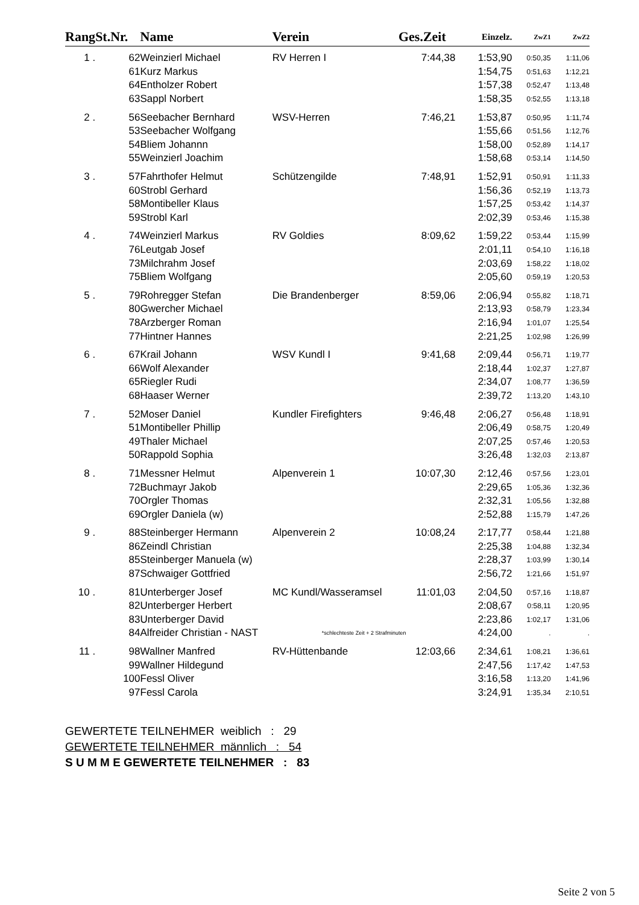| Rang | St.Nr. | Name | Verein | Ges.Zeit | Einzelz. | ZwZ1 | ZwZ2 |
| --- | --- | --- | --- | --- | --- | --- | --- |
| 1 . | 62 | Weinzierl Michael | RV Herren I | 7:44,38 | 1:53,90 | 0:50,35 | 1:11,06 |
| | 61 | Kurz Markus | | | 1:54,75 | 0:51,63 | 1:12,21 |
| | 64 | Entholzer Robert | | | 1:57,38 | 0:52,47 | 1:13,48 |
| | 63 | Sappl Norbert | | | 1:58,35 | 0:52,55 | 1:13,18 |
| 2 . | 56 | Seebacher Bernhard | WSV-Herren | 7:46,21 | 1:53,87 | 0:50,95 | 1:11,74 |
| | 53 | Seebacher Wolfgang | | | 1:55,66 | 0:51,56 | 1:12,76 |
| | 54 | Bliem Johannn | | | 1:58,00 | 0:52,89 | 1:14,17 |
| | 55 | Weinzierl Joachim | | | 1:58,68 | 0:53,14 | 1:14,50 |
| 3 . | 57 | Fahrthofer Helmut | Schützengilde | 7:48,91 | 1:52,91 | 0:50,91 | 1:11,33 |
| | 60 | Strobl Gerhard | | | 1:56,36 | 0:52,19 | 1:13,73 |
| | 58 | Montibeller Klaus | | | 1:57,25 | 0:53,42 | 1:14,37 |
| | 59 | Strobl Karl | | | 2:02,39 | 0:53,46 | 1:15,38 |
| 4 . | 74 | Weinzierl Markus | RV Goldies | 8:09,62 | 1:59,22 | 0:53,44 | 1:15,99 |
| | 76 | Leutgab Josef | | | 2:01,11 | 0:54,10 | 1:16,18 |
| | 73 | Milchrahm Josef | | | 2:03,69 | 1:58,22 | 1:18,02 |
| | 75 | Bliem Wolfgang | | | 2:05,60 | 0:59,19 | 1:20,53 |
| 5 . | 79 | Rohregger Stefan | Die Brandenberger | 8:59,06 | 2:06,94 | 0:55,82 | 1:18,71 |
| | 80 | Gwercher Michael | | | 2:13,93 | 0:58,79 | 1:23,34 |
| | 78 | Arzberger Roman | | | 2:16,94 | 1:01,07 | 1:25,54 |
| | 77 | Hintner Hannes | | | 2:21,25 | 1:02,98 | 1:26,99 |
| 6 . | 67 | Krail Johann | WSV Kundl I | 9:41,68 | 2:09,44 | 0:56,71 | 1:19,77 |
| | 66 | Wolf Alexander | | | 2:18,44 | 1:02,37 | 1:27,87 |
| | 65 | Riegler Rudi | | | 2:34,07 | 1:08,77 | 1:36,59 |
| | 68 | Haaser Werner | | | 2:39,72 | 1:13,20 | 1:43,10 |
| 7 . | 52 | Moser Daniel | Kundler Firefighters | 9:46,48 | 2:06,27 | 0:56,48 | 1:18,91 |
| | 51 | Montibeller Phillip | | | 2:06,49 | 0:58,75 | 1:20,49 |
| | 49 | Thaler Michael | | | 2:07,25 | 0:57,46 | 1:20,53 |
| | 50 | Rappold Sophia | | | 3:26,48 | 1:32,03 | 2:13,87 |
| 8 . | 71 | Messner Helmut | Alpenverein 1 | 10:07,30 | 2:12,46 | 0:57,56 | 1:23,01 |
| | 72 | Buchmayr Jakob | | | 2:29,65 | 1:05,36 | 1:32,36 |
| | 70 | Orgler Thomas | | | 2:32,31 | 1:05,56 | 1:32,88 |
| | 69 | Orgler Daniela (w) | | | 2:52,88 | 1:15,79 | 1:47,26 |
| 9 . | 88 | Steinberger Hermann | Alpenverein 2 | 10:08,24 | 2:17,77 | 0:58,44 | 1:21,88 |
| | 86 | Zeindl Christian | | | 2:25,38 | 1:04,88 | 1:32,34 |
| | 85 | Steinberger Manuela (w) | | | 2:28,37 | 1:03,99 | 1:30,14 |
| | 87 | Schwaiger Gottfried | | | 2:56,72 | 1:21,66 | 1:51,97 |
| 10 . | 81 | Unterberger Josef | MC Kundl/Wasseramsel | 11:01,03 | 2:04,50 | 0:57,16 | 1:18,87 |
| | 82 | Unterberger Herbert | | | 2:08,67 | 0:58,11 | 1:20,95 |
| | 83 | Unterberger David | | | 2:23,86 | 1:02,17 | 1:31,06 |
| | 84 | Alfreider Christian - NAST | *schlechteste Zeit + 2 Strafminuten | | 4:24,00 | . | . |
| 11 . | 98 | Wallner Manfred | RV-Hüttenbande | 12:03,66 | 2:34,61 | 1:08,21 | 1:36,61 |
| | 99 | Wallner Hildegund | | | 2:47,56 | 1:17,42 | 1:47,53 |
| | 100 | Fessl Oliver | | | 3:16,58 | 1:13,20 | 1:41,96 |
| | 97 | Fessl Carola | | | 3:24,91 | 1:35,34 | 2:10,51 |
GEWERTETE TEILNEHMER weiblich : 29
GEWERTETE TEILNEHMER männlich : 54
S U M M E GEWERTETE TEILNEHMER : 83
Seite 2 von 5